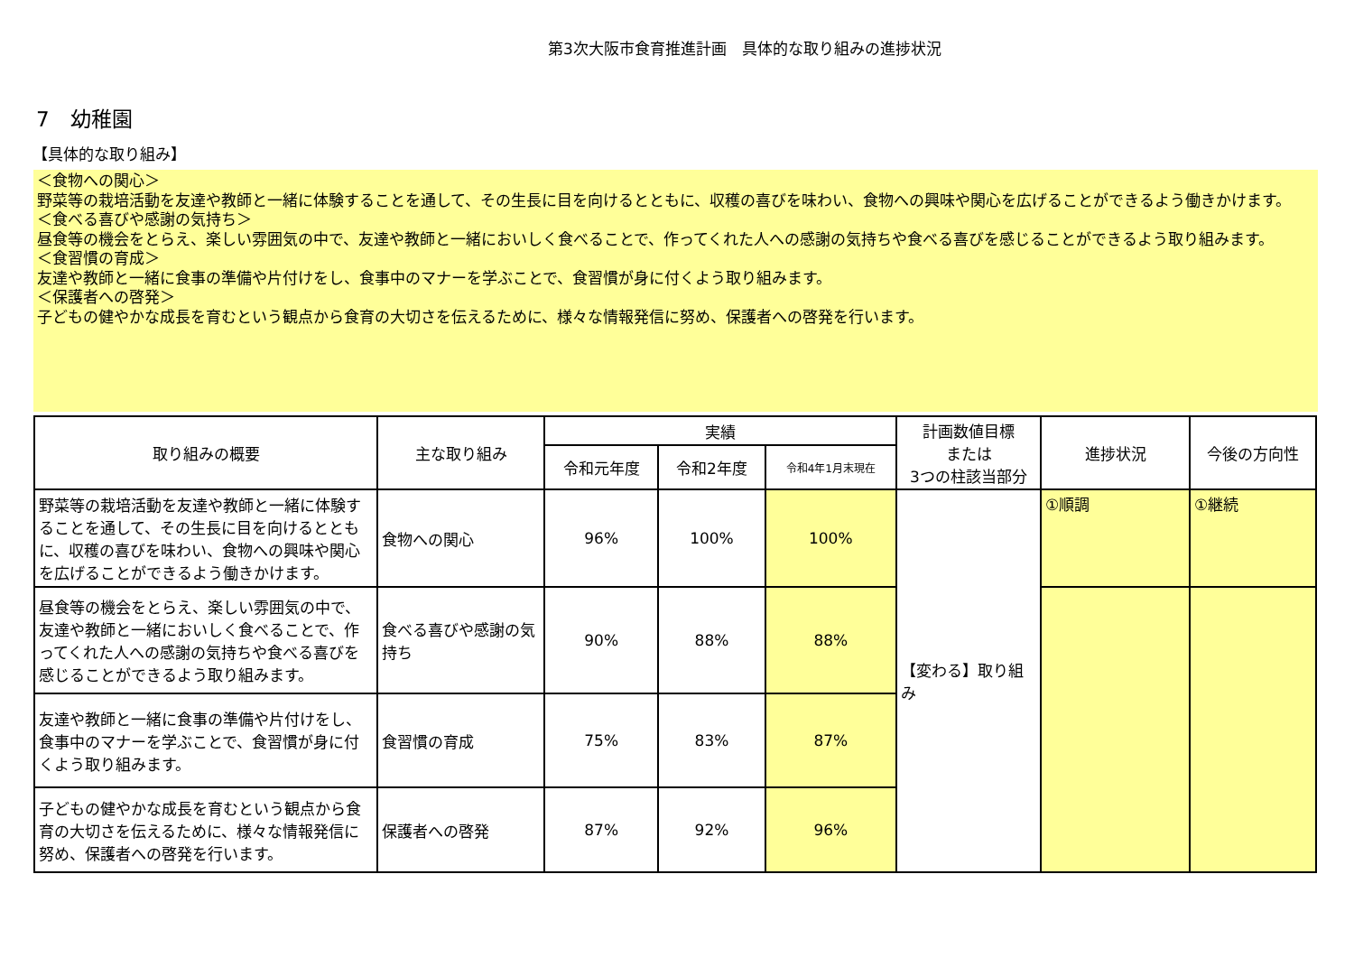第3次大阪市食育推進計画　具体的な取り組みの進捗状況
7　幼稚園
【具体的な取り組み】
＜食物への関心＞
野菜等の栽培活動を友達や教師と一緒に体験することを通して、その生長に目を向けるとともに、収穫の喜びを味わい、食物への興味や関心を広げることができるよう働きかけます。
＜食べる喜びや感謝の気持ち＞
昼食等の機会をとらえ、楽しい雰囲気の中で、友達や教師と一緒においしく食べることで、作ってくれた人への感謝の気持ちや食べる喜びを感じることができるよう取り組みます。
＜食習慣の育成＞
友達や教師と一緒に食事の準備や片付けをし、食事中のマナーを学ぶことで、食習慣が身に付くよう取り組みます。
＜保護者への啓発＞
子どもの健やかな成長を育むという観点から食育の大切さを伝えるために、様々な情報発信に努め、保護者への啓発を行います。
| 取り組みの概要 | 主な取り組み | 実績 | | | 計画数値目標 または 3つの柱該当部分 | 進捗状況 | 今後の方向性 |
| --- | --- | --- | --- | --- | --- | --- | --- |
| | | 令和元年度 | 令和2年度 | 令和4年1月末現在 | | | |
| 野菜等の栽培活動を友達や教師と一緒に体験することを通して、その生長に目を向けるとともに、収穫の喜びを味わい、食物への興味や関心を広げることができるよう働きかけます。 | 食物への関心 | 96% | 100% | 100% | 【変わる】取り組み | ①順調 | ①継続 |
| 昼食等の機会をとらえ、楽しい雰囲気の中で、友達や教師と一緒においしく食べることで、作ってくれた人への感謝の気持ちや食べる喜びを感じることができるよう取り組みます。 | 食べる喜びや感謝の気持ち | 90% | 88% | 88% | | | |
| 友達や教師と一緒に食事の準備や片付けをし、食事中のマナーを学ぶことで、食習慣が身に付くよう取り組みます。 | 食習慣の育成 | 75% | 83% | 87% | | | |
| 子どもの健やかな成長を育むという観点から食育の大切さを伝えるために、様々な情報発信に努め、保護者への啓発を行います。 | 保護者への啓発 | 87% | 92% | 96% | | | |